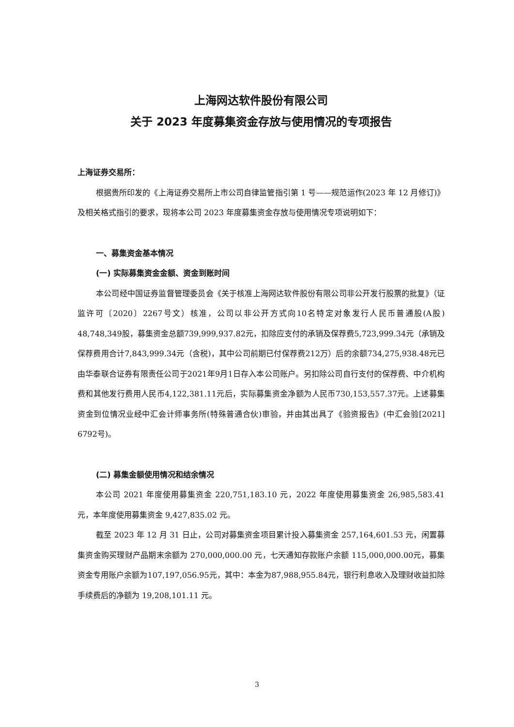上海网达软件股份有限公司
关于 2023 年度募集资金存放与使用情况的专项报告
上海证券交易所：
根据贵所印发的《上海证券交易所上市公司自律监管指引第 1 号——规范运作(2023 年 12 月修订)》及相关格式指引的要求，现将本公司 2023 年度募集资金存放与使用情况专项说明如下：
一、募集资金基本情况
(一) 实际募集资金金额、资金到账时间
本公司经中国证券监督管理委员会《关于核准上海网达软件股份有限公司非公开发行股票的批复》（证监许可〔2020〕2267号文）核准，公司以非公开方式向10名特定对象发行人民币普通股(A股) 48,748,349股，募集资金总额739,999,937.82元，扣除应支付的承销及保荐费5,723,999.34元（承销及保荐费用合计7,843,999.34元（含税)，其中公司前期已付保荐费212万）后的余额734,275,938.48元已由华泰联合证券有限责任公司于2021年9月1日存入本公司账户。另扣除公司自行支付的保荐费、中介机构费和其他发行费用人民币4,122,381.11元后，实际募集资金净额为人民币730,153,557.37元。上述募集资金到位情况业经中汇会计师事务所(特殊普通合伙)审验，并由其出具了《验资报告》(中汇会验[2021] 6792号)。
(二) 募集金额使用情况和结余情况
本公司 2021 年度使用募集资金 220,751,183.10 元，2022 年度使用募集资金 26,985,583.41 元，本年度使用募集资金 9,427,835.02 元。
截至 2023 年 12 月 31 日止，公司对募集资金项目累计投入募集资金 257,164,601.53 元，闲置募集资金购买理财产品期末余额为 270,000,000.00 元，七天通知存款账户余额 115,000,000.00元，募集资金专用账户余额为107,197,056.95元，其中：本金为87,988,955.84元，银行利息收入及理财收益扣除手续费后的净额为 19,208,101.11 元。
3